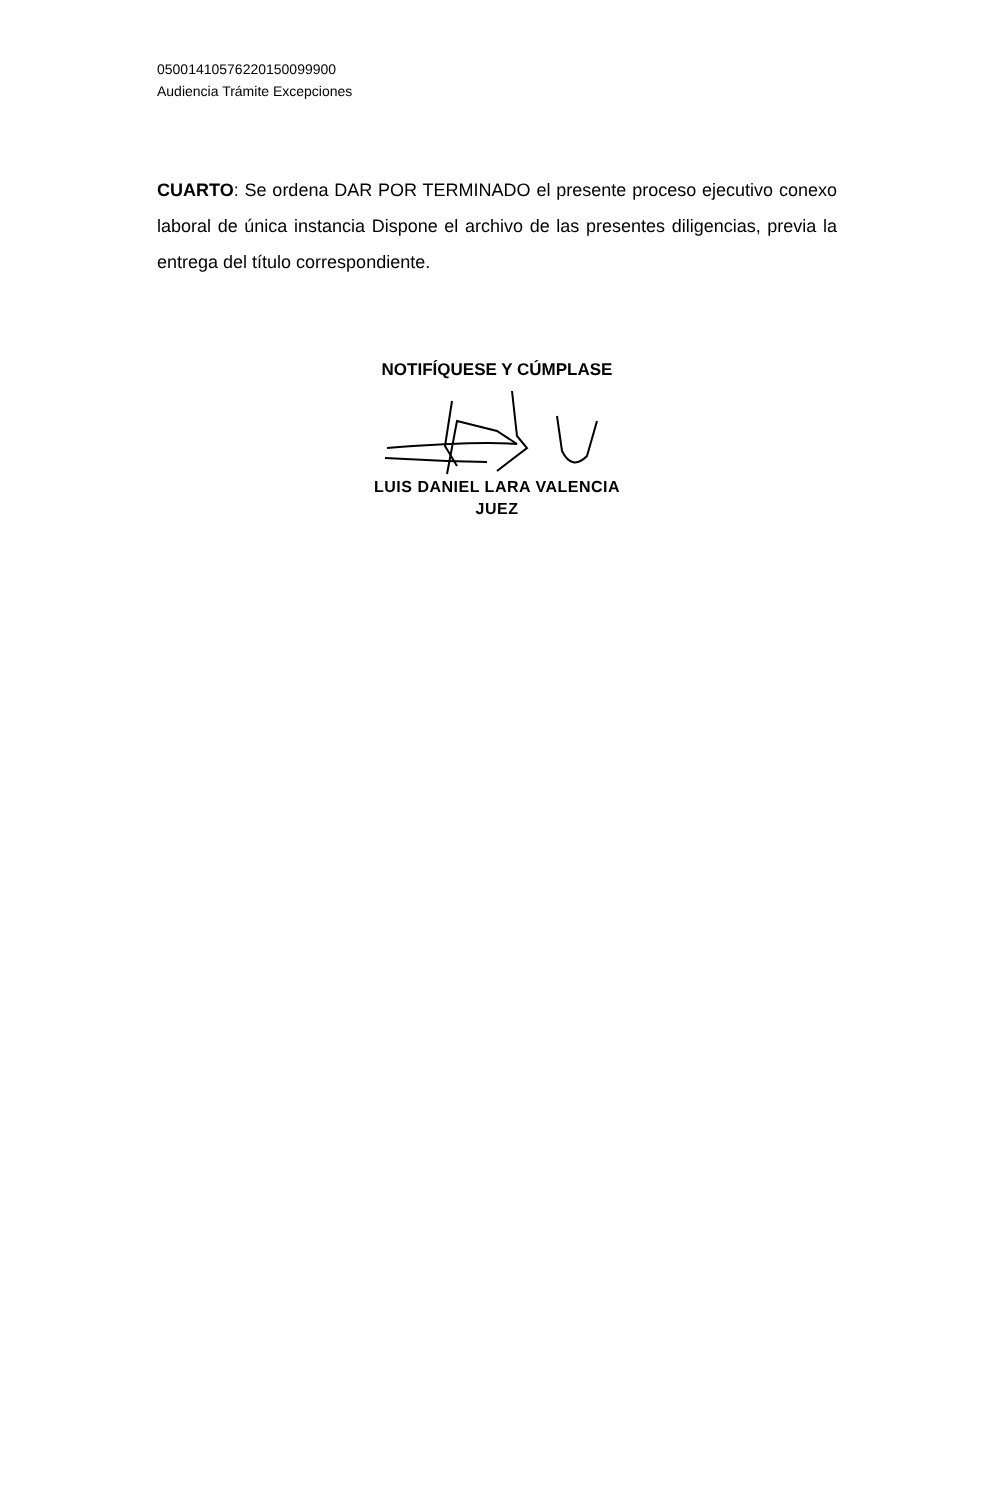05001410576220150099900
Audiencia Trámite Excepciones
CUARTO: Se ordena DAR POR TERMINADO el presente proceso ejecutivo conexo laboral de única instancia Dispone el archivo de las presentes diligencias, previa la entrega del título correspondiente.
NOTIFÍQUESE Y CÚMPLASE
LUIS DANIEL LARA VALENCIA
JUEZ